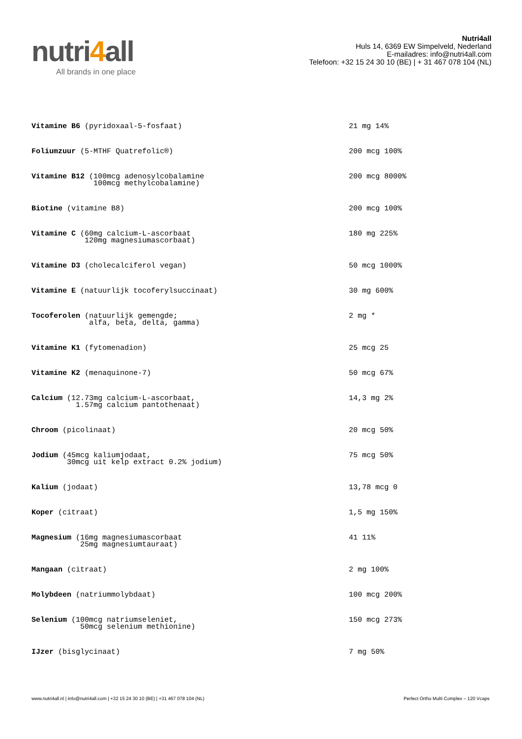nutri4all
All brands in one place
Nutri4all
Huls 14, 6369 EW Simpelveld, Nederland
E-mailadres: info@nutri4all.com
Telefoon: +32 15 24 30 10 (BE) | + 31 467 078 104 (NL)
| Vitamine B6 (pyridoxaal-5-fosfaat) | 21 mg 14% |
| Foliumzuur (5-MTHF Quatrefolic®) | 200 mcg 100% |
| Vitamine B12 (100mcg adenosylcobalamine 100mcg methylcobalamine) | 200 mcg 8000% |
| Biotine (vitamine B8) | 200 mcg 100% |
| Vitamine C (60mg calcium-L-ascorbaat 120mg magnesiumascorbaat) | 180 mg 225% |
| Vitamine D3 (cholecalciferol vegan) | 50 mcg 1000% |
| Vitamine E (natuurlijk tocoferylsuccinaat) | 30 mg 600% |
| Tocoferolen (natuurlijk gemengde; alfa, beta, delta, gamma) | 2 mg * |
| Vitamine K1 (fytomenadion) | 25 mcg 25 |
| Vitamine K2 (menaquinone-7) | 50 mcg 67% |
| Calcium (12.73mg calcium-L-ascorbaat, 1.57mg calcium pantothenaat) | 14,3 mg 2% |
| Chroom (picolinaat) | 20 mcg 50% |
| Jodium (45mcg kaliumjodaat, 30mcg uit kelp extract 0.2% jodium) | 75 mcg 50% |
| Kalium (jodaat) | 13,78 mcg 0 |
| Koper (citraat) | 1,5 mg 150% |
| Magnesium (16mg magnesiumascorbaat 25mg magnesiumtauraat) | 41 11% |
| Mangaan (citraat) | 2 mg 100% |
| Molybdeen (natriummolybdaat) | 100 mcg 200% |
| Selenium (100mcg natriumseleniet, 50mcg selenium methionine) | 150 mcg 273% |
| IJzer (bisglycinaat) | 7 mg 50% |
www.nutri4all.nl | info@nutri4all.com | +32 15 24 30 10 (BE) | +31 467 078 104 (NL) Perfect Ortho Multi Complex – 120 Vcaps